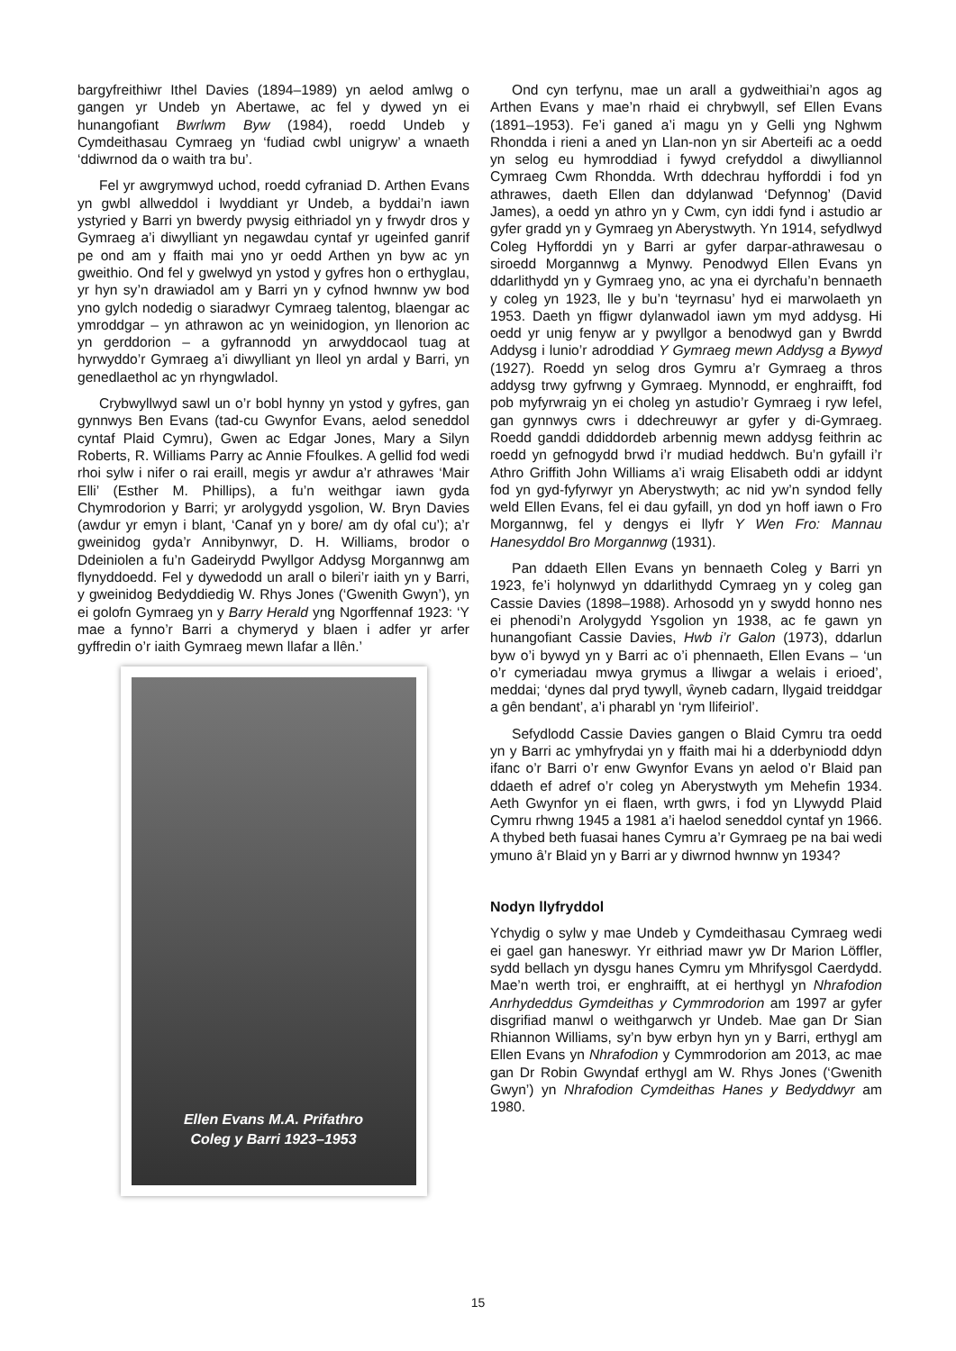bargyfreithiwr Ithel Davies (1894–1989) yn aelod amlwg o gangen yr Undeb yn Abertawe, ac fel y dywed yn ei hunangofiant Bwrlwm Byw (1984), roedd Undeb y Cymdeithasau Cymraeg yn ‘fudiad cwbl unigryw’ a wnaeth ‘ddiwrnod da o waith tra bu’.
Fel yr awgrymwyd uchod, roedd cyfraniad D. Arthen Evans yn gwbl allweddol i lwyddiant yr Undeb, a byddai’n iawn ystyried y Barri yn bwerdy pwysig eithriadol yn y frwydr dros y Gymraeg a’i diwylliant yn negawdau cyntaf yr ugeinfed ganrif pe ond am y ffaith mai yno yr oedd Arthen yn byw ac yn gweithio. Ond fel y gwelwyd yn ystod y gyfres hon o erthyglau, yr hyn sy’n drawiadol am y Barri yn y cyfnod hwnnw yw bod yno gylch nodedig o siaradwyr Cymraeg talentog, blaengar ac ymroddgar – yn athrawon ac yn weinidogion, yn llenorion ac yn gerddorion – a gyfrannodd yn arwyddocaol tuag at hyrwyddo’r Gymraeg a’i diwylliant yn lleol yn ardal y Barri, yn genedlaethol ac yn rhyngwladol.
Crybwyllwyd sawl un o’r bobl hynny yn ystod y gyfres, gan gynnwys Ben Evans (tad-cu Gwynfor Evans, aelod seneddol cyntaf Plaid Cymru), Gwen ac Edgar Jones, Mary a Silyn Roberts, R. Williams Parry ac Annie Ffoulkes. A gellid fod wedi rhoi sylw i nifer o rai eraill, megis yr awdur a’r athrawes ‘Mair Elli’ (Esther M. Phillips), a fu’n weithgar iawn gyda Chymrodorion y Barri; yr arolygydd ysgolion, W. Bryn Davies (awdur yr emyn i blant, ‘Canaf yn y bore/ am dy ofal cu’); a’r gweinidog gyda’r Annibynwyr, D. H. Williams, brodor o Ddeiniolen a fu’n Gadeirydd Pwyllgor Addysg Morgannwg am flynyddoedd. Fel y dywedodd un arall o bileri’r iaith yn y Barri, y gweinidog Bedyddiedig W. Rhys Jones (‘Gwenith Gwyn’), yn ei golofn Gymraeg yn y Barry Herald yng Ngorffennaf 1923: ‘Y mae a fynno’r Barri a chymeryd y blaen i adfer yr arfer gyffredin o’r iaith Gymraeg mewn llafar a llên.’
Ellen Evans M.A. Prifathro
Coleg y Barri 1923–1953
Ond cyn terfynu, mae un arall a gydweithiai’n agos ag Arthen Evans y mae’n rhaid ei chrybwyll, sef Ellen Evans (1891–1953). Fe’i ganed a’i magu yn y Gelli yng Nghwm Rhondda i rieni a aned yn Llan-non yn sir Aberteifi ac a oedd yn selog eu hymroddiad i fywyd crefyddol a diwylliannol Cymraeg Cwm Rhondda. Wrth ddechrau hyfforddi i fod yn athrawes, daeth Ellen dan ddylanwad ‘Defynnog’ (David James), a oedd yn athro yn y Cwm, cyn iddi fynd i astudio ar gyfer gradd yn y Gymraeg yn Aberystwyth. Yn 1914, sefydlwyd Coleg Hyfforddi yn y Barri ar gyfer darpar-athrawesau o siroedd Morgannwg a Mynwy. Penodwyd Ellen Evans yn ddarlithydd yn y Gymraeg yno, ac yna ei dyrchafu’n bennaeth y coleg yn 1923, lle y bu’n ‘teyrnasu’ hyd ei marwolaeth yn 1953. Daeth yn ffigwr dylanwadol iawn ym myd addysg. Hi oedd yr unig fenyw ar y pwyllgor a benodwyd gan y Bwrdd Addysg i lunio’r adroddiad Y Gymraeg mewn Addysg a Bywyd (1927). Roedd yn selog dros Gymru a’r Gymraeg a thros addysg trwy gyfrwng y Gymraeg. Mynnodd, er enghraifft, fod pob myfyrwraig yn ei choleg yn astudio’r Gymraeg i ryw lefel, gan gynnwys cwrs i ddechreuwyr ar gyfer y di-Gymraeg. Roedd ganddi ddiddordeb arbennig mewn addysg feithrin ac roedd yn gefnogydd brwd i’r mudiad heddwch. Bu’n gyfaill i’r Athro Griffith John Williams a’i wraig Elisabeth oddi ar iddynt fod yn gyd-fyfyrwyr yn Aberystwyth; ac nid yw’n syndod felly weld Ellen Evans, fel ei dau gyfaill, yn dod yn hoff iawn o Fro Morgannwg, fel y dengys ei llyfr Y Wen Fro: Mannau Hanesyddol Bro Morgannwg (1931).
Pan ddaeth Ellen Evans yn bennaeth Coleg y Barri yn 1923, fe’i holynwyd yn ddarlithydd Cymraeg yn y coleg gan Cassie Davies (1898–1988). Arhosodd yn y swydd honno nes ei phenodi’n Arolygydd Ysgolion yn 1938, ac fe gawn yn hunangofiant Cassie Davies, Hwb i’r Galon (1973), ddarlun byw o’i bywyd yn y Barri ac o’i phennaeth, Ellen Evans – ‘un o’r cymeriadau mwya grymus a lliwgar a welais i erioed’, meddai; ‘dynes dal pryd tywyll, ŵyneb cadarn, llygaid treiddgar a gên bendant’, a’i pharabl yn ‘rym llifeiriol’.
Sefydlodd Cassie Davies gangen o Blaid Cymru tra oedd yn y Barri ac ymhyfrydai yn y ffaith mai hi a dderbyniodd ddyn ifanc o’r Barri o’r enw Gwynfor Evans yn aelod o’r Blaid pan ddaeth ef adref o’r coleg yn Aberystwyth ym Mehefin 1934. Aeth Gwynfor yn ei flaen, wrth gwrs, i fod yn Llywydd Plaid Cymru rhwng 1945 a 1981 a’i haelod seneddol cyntaf yn 1966. A thybed beth fuasai hanes Cymru a’r Gymraeg pe na bai wedi ymuno â’r Blaid yn y Barri ar y diwrnod hwnnw yn 1934?
Nodyn llyfryddol
Ychydig o sylw y mae Undeb y Cymdeithasau Cymraeg wedi ei gael gan haneswyr. Yr eithriad mawr yw Dr Marion Löffler, sydd bellach yn dysgu hanes Cymru ym Mhrifysgol Caerdydd. Mae’n werth troi, er enghraifft, at ei herthygl yn Nhrafodion Anrhydeddus Gymdeithas y Cymmrodorion am 1997 ar gyfer disgrifiad manwl o weithgarwch yr Undeb. Mae gan Dr Sian Rhiannon Williams, sy’n byw erbyn hyn yn y Barri, erthygl am Ellen Evans yn Nhrafodion y Cymmrodorion am 2013, ac mae gan Dr Robin Gwyndaf erthygl am W. Rhys Jones (‘Gwenith Gwyn’) yn Nhrafodion Cymdeithas Hanes y Bedyddwyr am 1980.
15